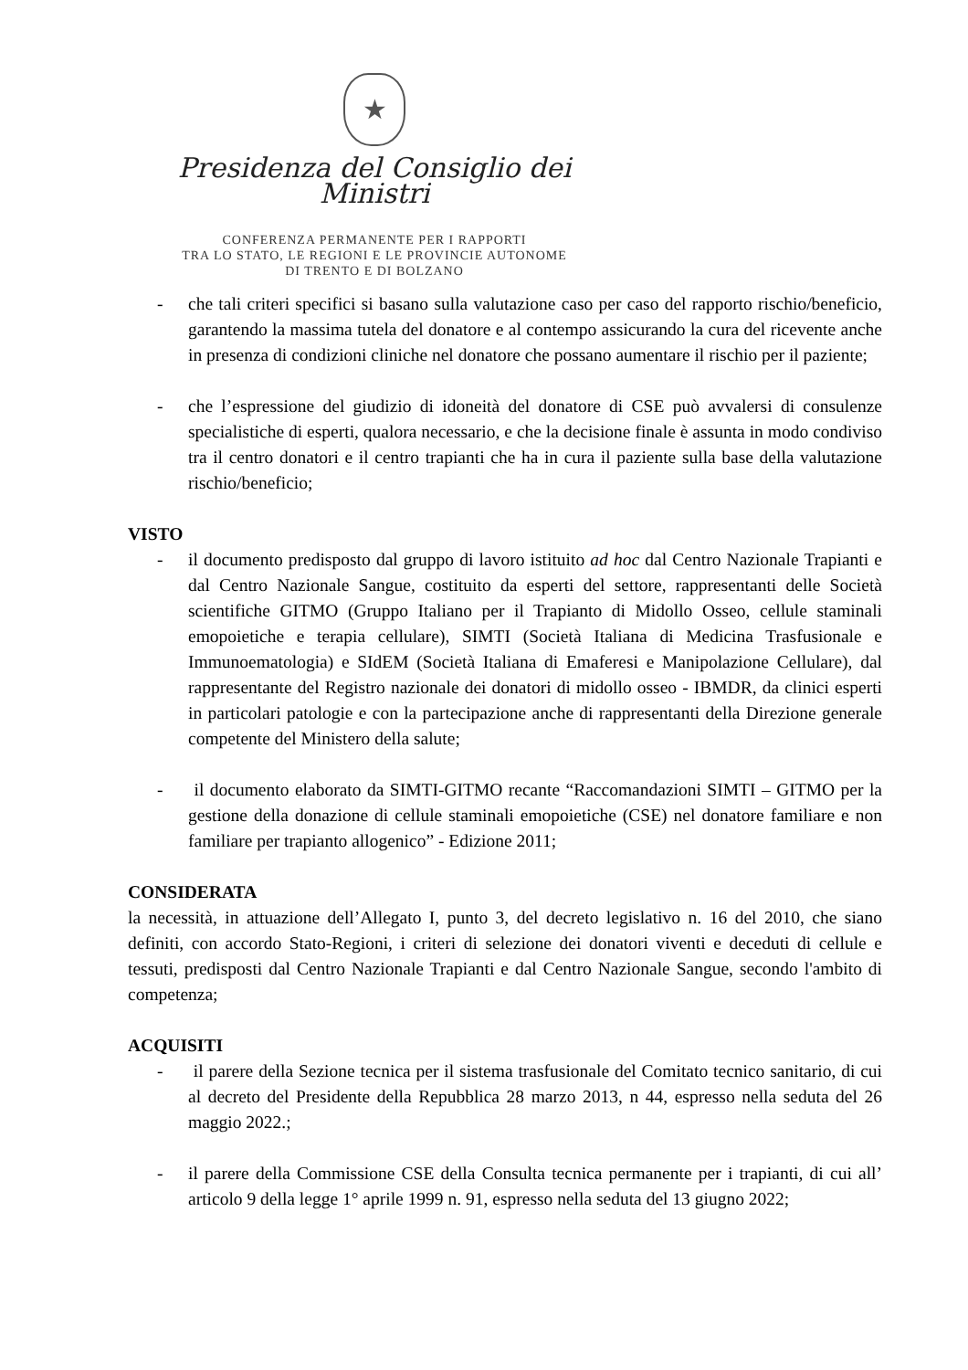★
Presidenza del Consiglio dei Ministri
CONFERENZA PERMANENTE PER I RAPPORTI
TRA LO STATO, LE REGIONI E LE PROVINCIE AUTONOME
DI TRENTO E DI BOLZANO
- che tali criteri specifici si basano sulla valutazione caso per caso del rapporto rischio/beneficio, garantendo la massima tutela del donatore e al contempo assicurando la cura del ricevente anche in presenza di condizioni cliniche nel donatore che possano aumentare il rischio per il paziente;
- che l’espressione del giudizio di idoneità del donatore di CSE può avvalersi di consulenze specialistiche di esperti, qualora necessario, e che la decisione finale è assunta in modo condiviso tra il centro donatori e il centro trapianti che ha in cura il paziente sulla base della valutazione rischio/beneficio;
VISTO
- il documento predisposto dal gruppo di lavoro istituito ad hoc dal Centro Nazionale Trapianti e dal Centro Nazionale Sangue, costituito da esperti del settore, rappresentanti delle Società scientifiche GITMO (Gruppo Italiano per il Trapianto di Midollo Osseo, cellule staminali emopoietiche e terapia cellulare), SIMTI (Società Italiana di Medicina Trasfusionale e Immunoematologia) e SIdEM (Società Italiana di Emaferesi e Manipolazione Cellulare), dal rappresentante del Registro nazionale dei donatori di midollo osseo - IBMDR, da clinici esperti in particolari patologie e con la partecipazione anche di rappresentanti della Direzione generale competente del Ministero della salute;
- il documento elaborato da SIMTI-GITMO recante “Raccomandazioni SIMTI – GITMO per la gestione della donazione di cellule staminali emopoietiche (CSE) nel donatore familiare e non familiare per trapianto allogenico” - Edizione 2011;
CONSIDERATA
la necessità, in attuazione dell’Allegato I, punto 3, del decreto legislativo n. 16 del 2010, che siano definiti, con accordo Stato-Regioni, i criteri di selezione dei donatori viventi e deceduti di cellule e tessuti, predisposti dal Centro Nazionale Trapianti e dal Centro Nazionale Sangue, secondo l'ambito di competenza;
ACQUISITI
- il parere della Sezione tecnica per il sistema trasfusionale del Comitato tecnico sanitario, di cui al decreto del Presidente della Repubblica 28 marzo 2013, n 44, espresso nella seduta del 26 maggio 2022.;
- il parere della Commissione CSE della Consulta tecnica permanente per i trapianti, di cui all’ articolo 9 della legge 1° aprile 1999 n. 91, espresso nella seduta del 13 giugno 2022;